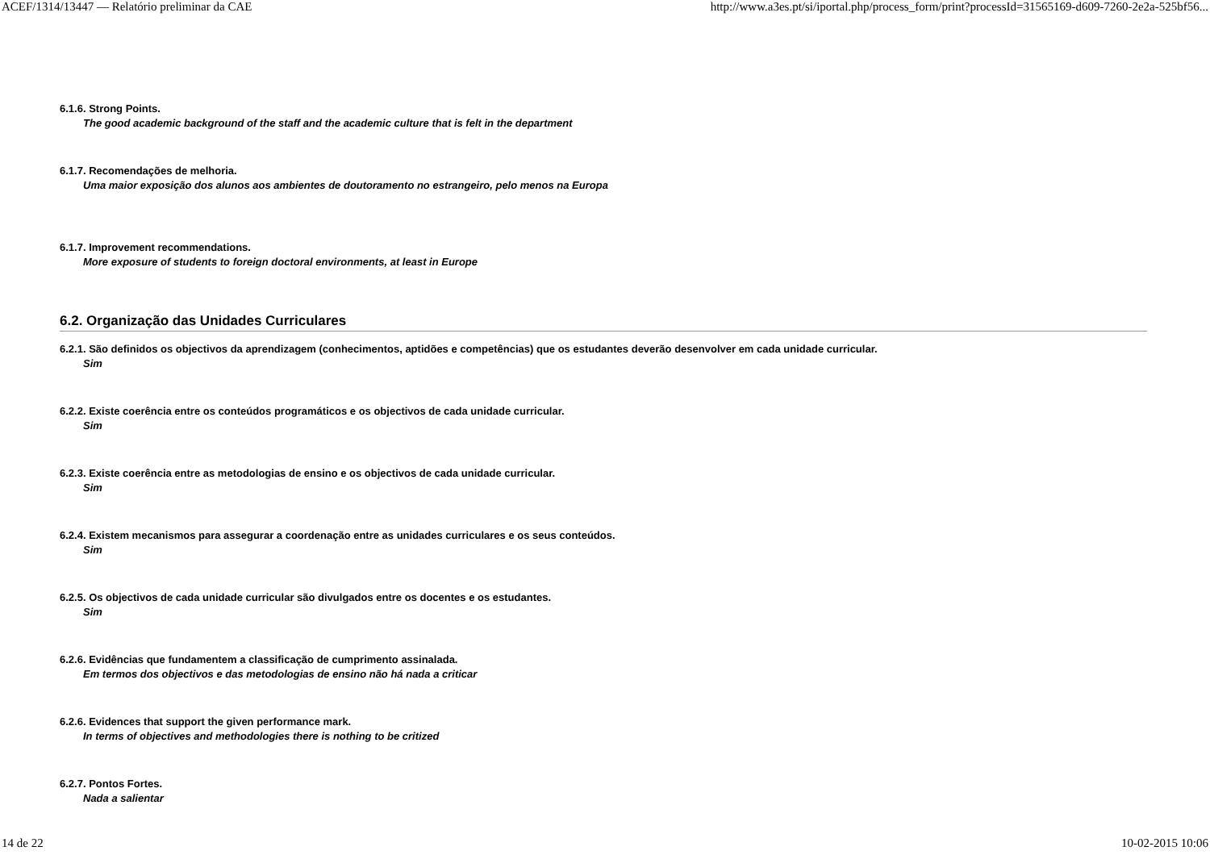ACEF/1314/13447 — Relatório preliminar da CAE http://www.a3es.pt/si/iportal.php/process_form/print?processId=31565169-d609-7260-2e2a-525bf56...
6.1.6. Strong Points.
The good academic background of the staff and the academic culture that is felt in the department
6.1.7. Recomendações de melhoria.
Uma maior exposição dos alunos aos ambientes de doutoramento no estrangeiro, pelo menos na Europa
6.1.7. Improvement recommendations.
More exposure of students to foreign doctoral environments, at least in Europe
6.2. Organização das Unidades Curriculares
6.2.1. São definidos os objectivos da aprendizagem (conhecimentos, aptidões e competências) que os estudantes deverão desenvolver em cada unidade curricular.
Sim
6.2.2. Existe coerência entre os conteúdos programáticos e os objectivos de cada unidade curricular.
Sim
6.2.3. Existe coerência entre as metodologias de ensino e os objectivos de cada unidade curricular.
Sim
6.2.4. Existem mecanismos para assegurar a coordenação entre as unidades curriculares e os seus conteúdos.
Sim
6.2.5. Os objectivos de cada unidade curricular são divulgados entre os docentes e os estudantes.
Sim
6.2.6. Evidências que fundamentem a classificação de cumprimento assinalada.
Em termos dos objectivos e das metodologias de ensino não há nada a criticar
6.2.6. Evidences that support the given performance mark.
In terms of objectives and methodologies there is nothing to be critized
6.2.7. Pontos Fortes.
Nada a salientar
14 de 22 10-02-2015 10:06